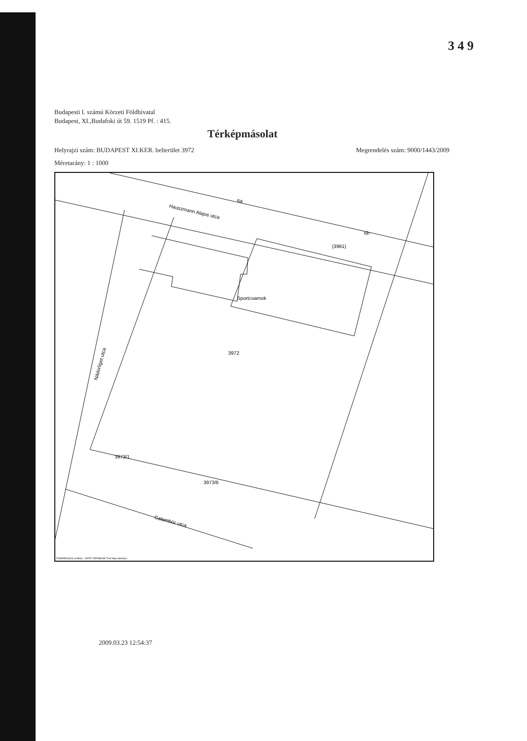3 4 9
Budapesti I. számú Körzeti Földhivatal
Budapest, XI.,Budafoki út 59. 1519 Pf. : 415.
Térképmásolat
Helyrajzi szám: BUDAPEST XI.KER. belterület 3972 Megrendelés szám: 9000/1443/2009
Méretarány: 1 : 1000
Hauszmann Alajos utca
Sportcsarnok
3972
(3961)
6a
6b
Nádorliget utca
Galambóc utca
3973/1
3973/6
FÖMI/PAGSOS szoftver - DATR TOPOBASE Tnet Map Interface
2009.03.23 12:54:37